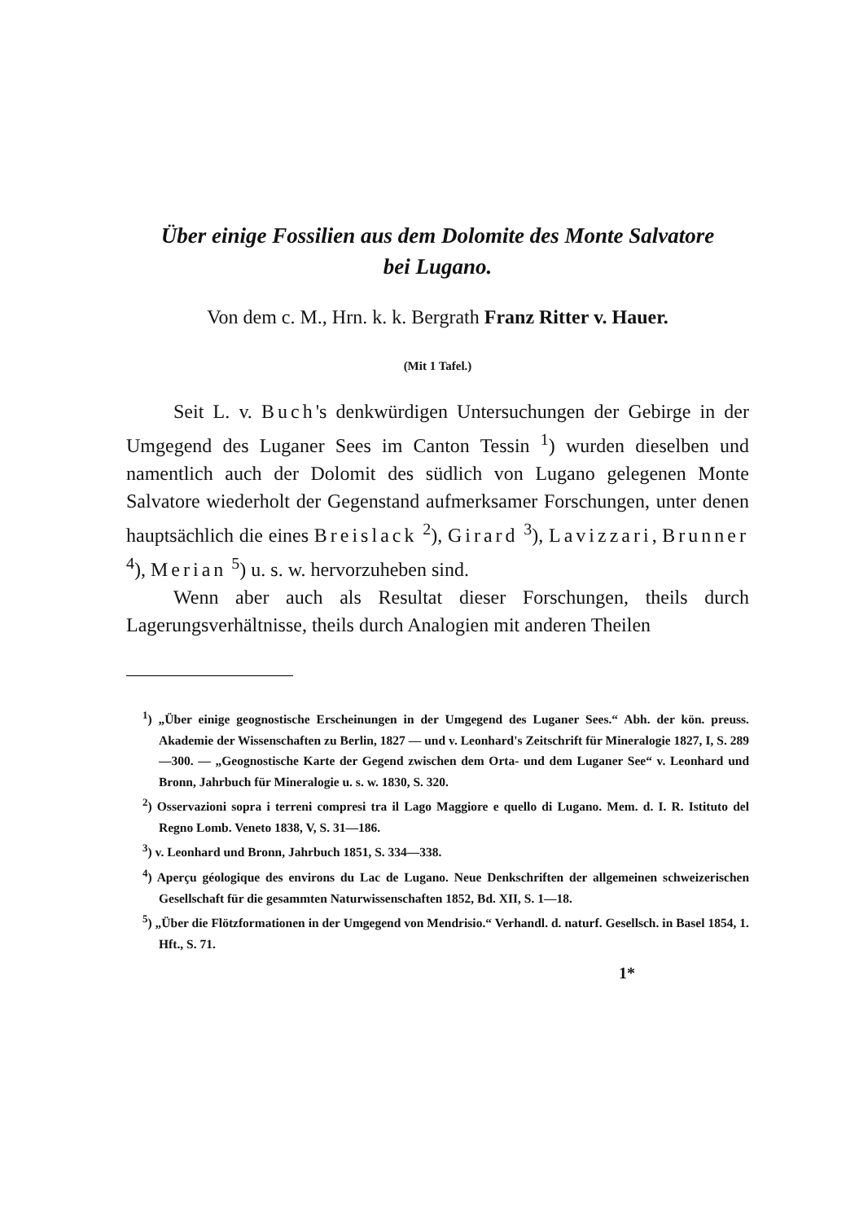Über einige Fossilien aus dem Dolomite des Monte Salvatore
bei Lugano.
Von dem c. M., Hrn. k. k. Bergrath Franz Ritter v. Hauer.
(Mit 1 Tafel.)
Seit L. v. Buch's denkwürdigen Untersuchungen der Gebirge in der Umgegend des Luganer Sees im Canton Tessin <sup>1</sup>) wurden dieselben und namentlich auch der Dolomit des südlich von Lugano gelegenen Monte Salvatore wiederholt der Gegenstand aufmerksamer Forschungen, unter denen hauptsächlich die eines Breislack <sup>2</sup>), Girard <sup>3</sup>), Lavizzari, Brunner <sup>4</sup>), Merian <sup>5</sup>) u. s. w. hervorzuheben sind.
Wenn aber auch als Resultat dieser Forschungen, theils durch Lagerungsverhältnisse, theils durch Analogien mit anderen Theilen
<sup>1</sup>) „Über einige geognostische Erscheinungen in der Umgegend des Luganer Sees.“ Abh. der kön. preuss. Akademie der Wissenschaften zu Berlin, 1827 — und v. Leonhard's Zeitschrift für Mineralogie 1827, I, S. 289—300. — „Geognostische Karte der Gegend zwischen dem Orta- und dem Luganer See“ v. Leonhard und Bronn, Jahrbuch für Mineralogie u. s. w. 1830, S. 320.
<sup>2</sup>) Osservazioni sopra i terreni compresi tra il Lago Maggiore e quello di Lugano. Mem. d. I. R. Istituto del Regno Lomb. Veneto 1838, V, S. 31—186.
<sup>3</sup>) v. Leonhard und Bronn, Jahrbuch 1851, S. 334—338.
<sup>4</sup>) Aperçu géologique des environs du Lac de Lugano. Neue Denkschriften der allgemeinen schweizerischen Gesellschaft für die gesammten Naturwissenschaften 1852, Bd. XII, S. 1—18.
<sup>5</sup>) „Über die Flötzformationen in der Umgegend von Mendrisio.“ Verhandl. d. naturf. Gesellsch. in Basel 1854, 1. Hft., S. 71.
1*